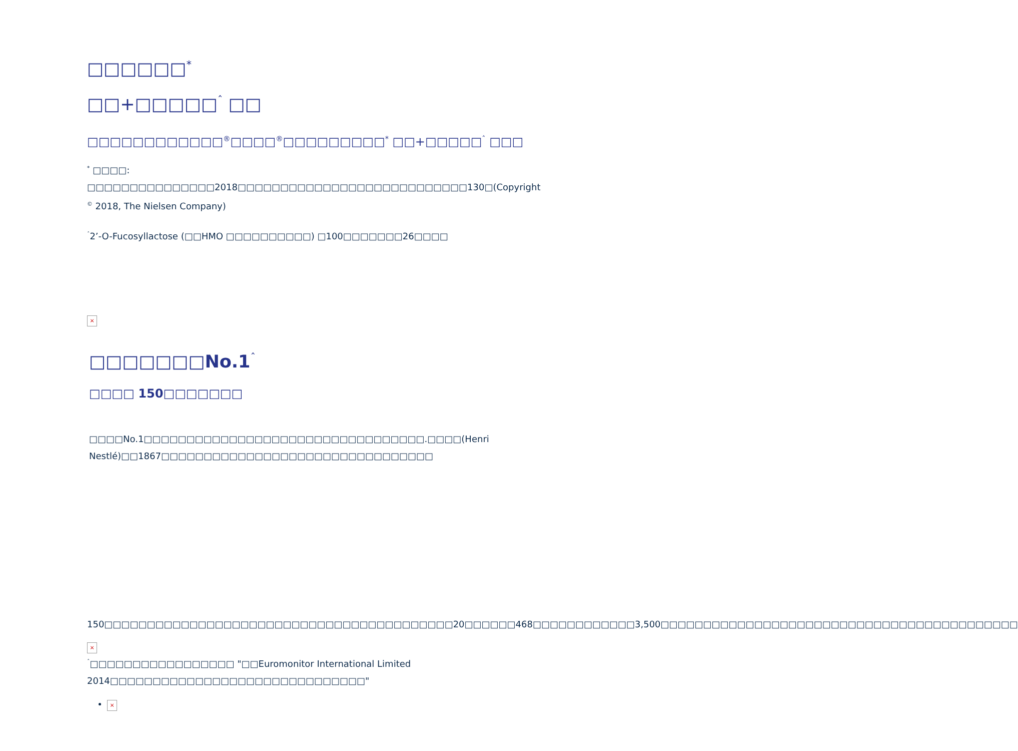□□□□□□<sup>*</sup>
□□+□□□□□<sup>ˆ</sup> □□
□□□□□□□□□□□□<sup>®</sup>□□□□<sup>®</sup>□□□□□□□□□<sup>*</sup> □□+□□□□□<sup>ˆ</sup> □□□
<sup>*</sup> □□□□: □□□□□□□□□□□□□□□2018□□□□□□□□□□□□□□□□□□□□□□□□□□□130□(Copyright <sup>©</sup> 2018, The Nielsen Company)
<sup>ˆ</sup>2’-O-Fucosyllactose (□□HMO □□□□□□□□□□) □100□□□□□□□26□□□□
×
□□□□□□□No.1<sup>ˆ</sup>
□□□□ 150□□□□□□□
□□□□No.1□□□□□□□□□□□□□□□□□□□□□□□□□□□□□□□□□.□□□□(Henri Nestlé)□□1867□□□□□□□□□□□□□□□□□□□□□□□□□□□□□□□□
150□□□□□□□□□□□□□□□□□□□□□□□□□□□□□□□□□□□□□□□□□20□□□□□□468□□□□□□□□□□□□3,500□□□□□□□□□□□□□□□□□□□□□□□□□□□□□□□□□□□□□□□□□□
×
<sup>ˆ</sup>□□□□□□□□□□□□□□□□□ "□□Euromonitor International Limited 2014□□□□□□□□□□□□□□□□□□□□□□□□□□□□□□"
×